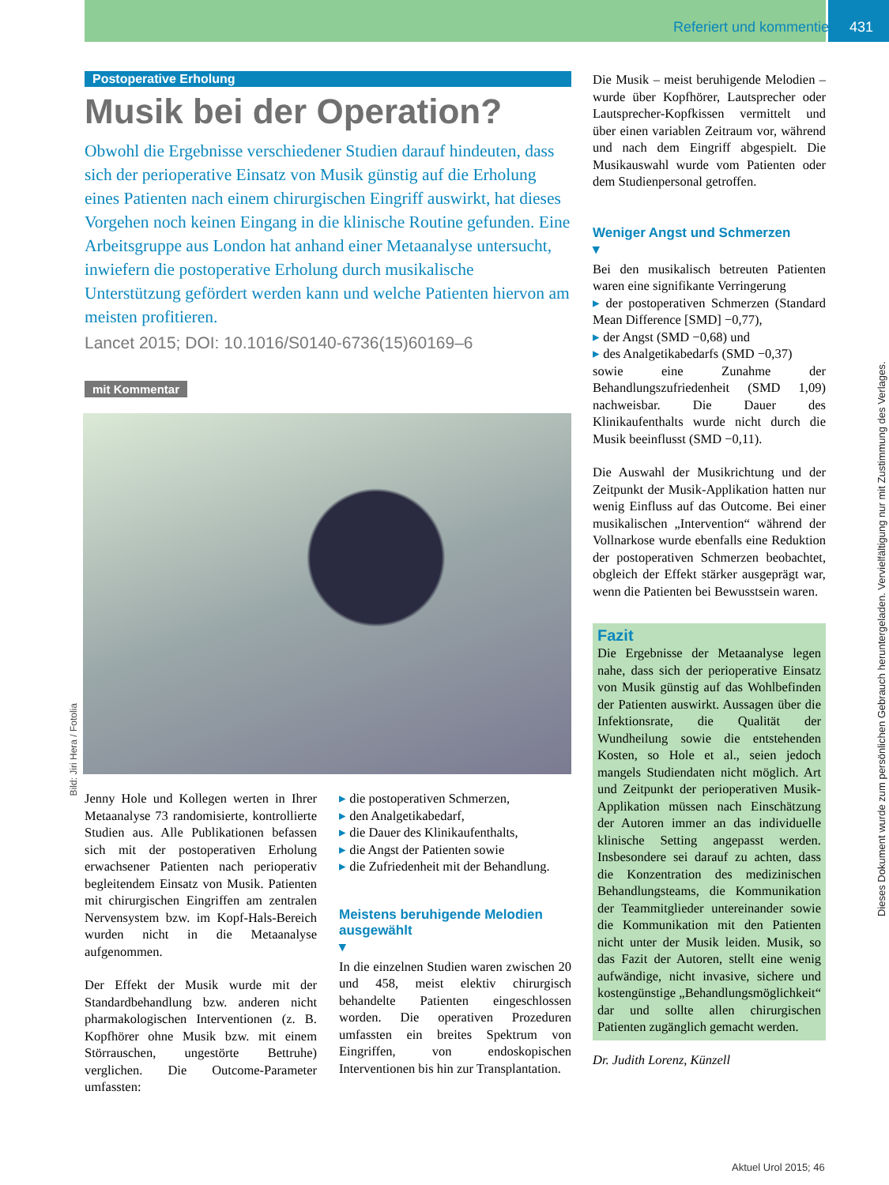Referiert und kommentiert 431
Dieses Dokument wurde zum persönlichen Gebrauch heruntergeladen. Vervielfältigung nur mit Zustimmung des Verlages.
Bild: Jiri Hera / Fotolia
Postoperative Erholung
Musik bei der Operation?
Obwohl die Ergebnisse verschiedener Studien darauf hindeuten, dass sich der perioperative Einsatz von Musik günstig auf die Erholung eines Patienten nach einem chirurgischen Eingriff auswirkt, hat dieses Vorgehen noch keinen Eingang in die klinische Routine gefunden. Eine Arbeitsgruppe aus London hat anhand einer Metaanalyse untersucht, inwiefern die postoperative Erholung durch musikalische Unterstützung gefördert werden kann und welche Patienten hiervon am meisten profitieren.
Lancet 2015; DOI: 10.1016/S0140-6736(15)60169–6
mit Kommentar
Jenny Hole und Kollegen werten in Ihrer Metaanalyse 73 randomisierte, kontrollierte Studien aus. Alle Publikationen befassen sich mit der postoperativen Erholung erwachsener Patienten nach perioperativ begleitendem Einsatz von Musik. Patienten mit chirurgischen Eingriffen am zentralen Nervensystem bzw. im Kopf-Hals-Bereich wurden nicht in die Metaanalyse aufgenommen.
Der Effekt der Musik wurde mit der Standardbehandlung bzw. anderen nicht pharmakologischen Interventionen (z. B. Kopfhörer ohne Musik bzw. mit einem Störrauschen, ungestörte Bettruhe) verglichen. Die Outcome-Parameter umfassten:
die postoperativen Schmerzen,
den Analgetikabedarf,
die Dauer des Klinikaufenthalts,
die Angst der Patienten sowie
die Zufriedenheit mit der Behandlung.
Meistens beruhigende Melodien ausgewählt
▾
In die einzelnen Studien waren zwischen 20 und 458, meist elektiv chirurgisch behandelte Patienten eingeschlossen worden. Die operativen Prozeduren umfassten ein breites Spektrum von Eingriffen, von endoskopischen Interventionen bis hin zur Transplantation.
Die Musik – meist beruhigende Melodien – wurde über Kopfhörer, Lautsprecher oder Lautsprecher-Kopfkissen vermittelt und über einen variablen Zeitraum vor, während und nach dem Eingriff abgespielt. Die Musikauswahl wurde vom Patienten oder dem Studienpersonal getroffen.
Weniger Angst und Schmerzen
▾
Bei den musikalisch betreuten Patienten waren eine signifikante Verringerung
der postoperativen Schmerzen (Standard Mean Difference [SMD] −0,77),
der Angst (SMD −0,68) und
des Analgetikabedarfs (SMD −0,37)
sowie eine Zunahme der Behandlungszufriedenheit (SMD 1,09) nachweisbar. Die Dauer des Klinikaufenthalts wurde nicht durch die Musik beeinflusst (SMD −0,11).
Die Auswahl der Musikrichtung und der Zeitpunkt der Musik-Applikation hatten nur wenig Einfluss auf das Outcome. Bei einer musikalischen „Intervention“ während der Vollnarkose wurde ebenfalls eine Reduktion der postoperativen Schmerzen beobachtet, obgleich der Effekt stärker ausgeprägt war, wenn die Patienten bei Bewusstsein waren.
Fazit
Die Ergebnisse der Metaanalyse legen nahe, dass sich der perioperative Einsatz von Musik günstig auf das Wohlbefinden der Patienten auswirkt. Aussagen über die Infektionsrate, die Qualität der Wundheilung sowie die entstehenden Kosten, so Hole et al., seien jedoch mangels Studiendaten nicht möglich. Art und Zeitpunkt der perioperativen Musik-Applikation müssen nach Einschätzung der Autoren immer an das individuelle klinische Setting angepasst werden. Insbesondere sei darauf zu achten, dass die Konzentration des medizinischen Behandlungsteams, die Kommunikation der Teammitglieder untereinander sowie die Kommunikation mit den Patienten nicht unter der Musik leiden. Musik, so das Fazit der Autoren, stellt eine wenig aufwändige, nicht invasive, sichere und kostengünstige „Behandlungsmöglichkeit“ dar und sollte allen chirurgischen Patienten zugänglich gemacht werden.
Dr. Judith Lorenz, Künzell
Aktuel Urol 2015; 46